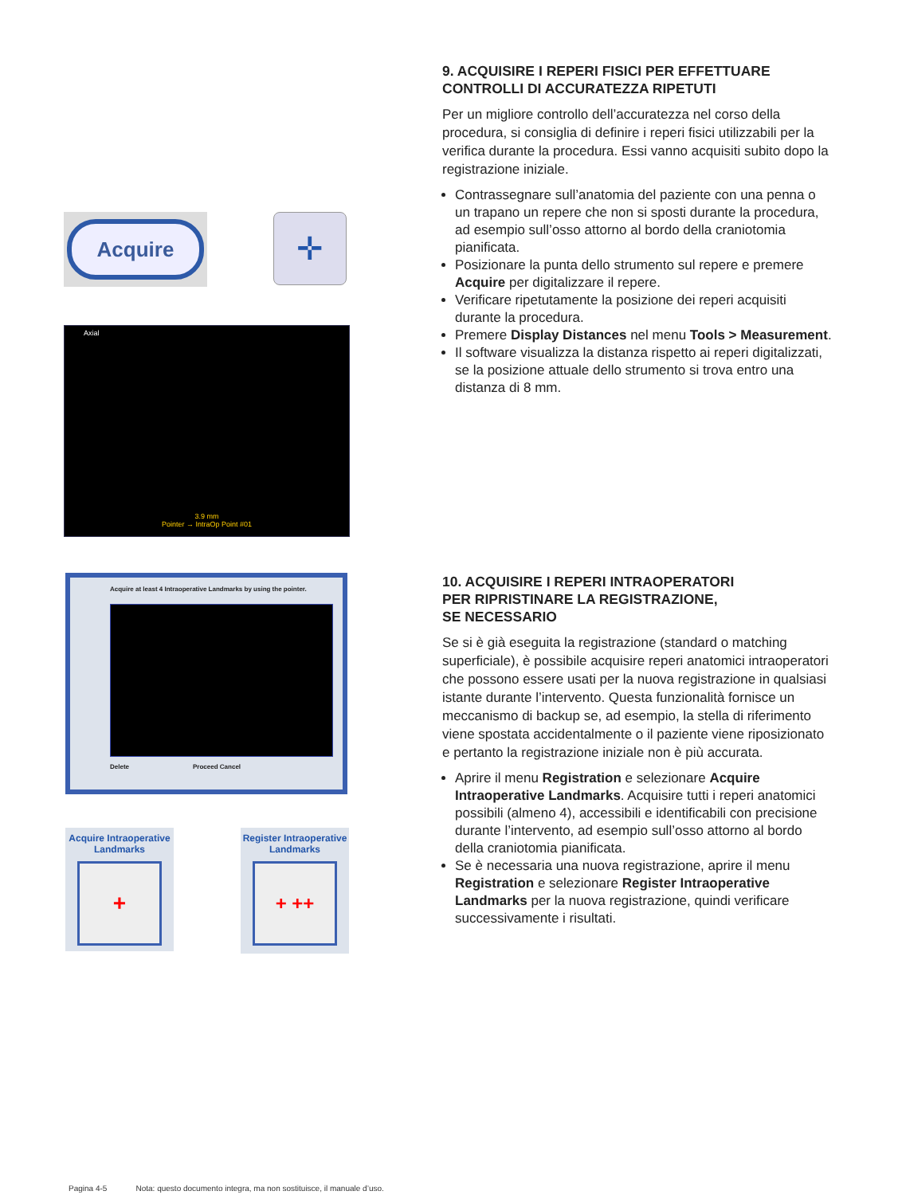Acquire
✛
Axial
3.9 mm
Pointer → IntraOp Point #01
9. ACQUISIRE I REPERI FISICI PER EFFETTUARE CONTROLLI DI ACCURATEZZA RIPETUTI
Per un migliore controllo dell’accuratezza nel corso della procedura, si consiglia di definire i reperi fisici utilizzabili per la verifica durante la procedura. Essi vanno acquisiti subito dopo la registrazione iniziale.
Contrassegnare sull’anatomia del paziente con una penna o un trapano un repere che non si sposti durante la procedura, ad esempio sull’osso attorno al bordo della craniotomia pianificata.
Posizionare la punta dello strumento sul repere e premere Acquire per digitalizzare il repere.
Verificare ripetutamente la posizione dei reperi acquisiti durante la procedura.
Premere Display Distances nel menu Tools > Measurement.
Il software visualizza la distanza rispetto ai reperi digitalizzati, se la posizione attuale dello strumento si trova entro una distanza di 8 mm.
Acquire at least 4 Intraoperative Landmarks by using the pointer.
Delete Proceed Cancel
Acquire Intraoperative Landmarks
+
Register Intraoperative Landmarks
+ ++
10. ACQUISIRE I REPERI INTRAOPERATORI
PER RIPRISTINARE LA REGISTRAZIONE,
SE NECESSARIO
Se si è già eseguita la registrazione (standard o matching superficiale), è possibile acquisire reperi anatomici intraoperatori che possono essere usati per la nuova registrazione in qualsiasi istante durante l’intervento. Questa funzionalità fornisce un meccanismo di backup se, ad esempio, la stella di riferimento viene spostata accidentalmente o il paziente viene riposizionato e pertanto la registrazione iniziale non è più accurata.
Aprire il menu Registration e selezionare Acquire Intraoperative Landmarks. Acquisire tutti i reperi anatomici possibili (almeno 4), accessibili e identificabili con precisione durante l’intervento, ad esempio sull’osso attorno al bordo della craniotomia pianificata.
Se è necessaria una nuova registrazione, aprire il menu Registration e selezionare Register Intraoperative Landmarks per la nuova registrazione, quindi verificare successivamente i risultati.
Pagina 4-5 Nota: questo documento integra, ma non sostituisce, il manuale d’uso.